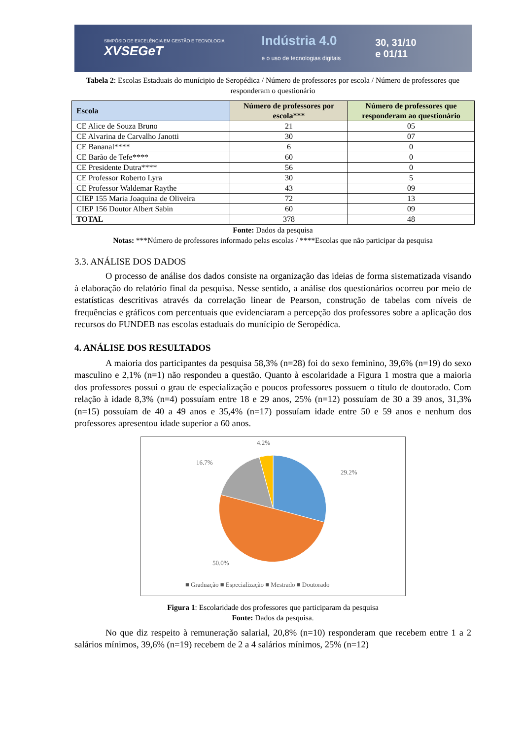SIMPÓSIO DE EXCELÊNCIA EM GESTÃO E TECNOLOGIA
XVSEGeT
Indústria 4.0
e o uso de tecnologias digitais
30, 31/10
e 01/11
Tabela 2: Escolas Estaduais do munícipio de Seropédica / Número de professores por escola / Número de professores que responderam o questionário
| Escola | Número de professores por escola*** | Número de professores que responderam ao questionário |
| --- | --- | --- |
| CE Alice de Souza Bruno | 21 | 05 |
| CE Alvarina de Carvalho Janotti | 30 | 07 |
| CE Bananal**** | 6 | 0 |
| CE Barão de Tefe**** | 60 | 0 |
| CE Presidente Dutra**** | 56 | 0 |
| CE Professor Roberto Lyra | 30 | 5 |
| CE Professor Waldemar Raythe | 43 | 09 |
| CIEP 155 Maria Joaquina de Oliveira | 72 | 13 |
| CIEP 156 Doutor Albert Sabin | 60 | 09 |
| TOTAL | 378 | 48 |
Fonte: Dados da pesquisa
Notas: ***Número de professores informado pelas escolas / ****Escolas que não participar da pesquisa
3.3. ANÁLISE DOS DADOS
O processo de análise dos dados consiste na organização das ideias de forma sistematizada visando à elaboração do relatório final da pesquisa. Nesse sentido, a análise dos questionários ocorreu por meio de estatísticas descritivas através da correlação linear de Pearson, construção de tabelas com níveis de frequências e gráficos com percentuais que evidenciaram a percepção dos professores sobre a aplicação dos recursos do FUNDEB nas escolas estaduais do munícipio de Seropédica.
4. ANÁLISE DOS RESULTADOS
A maioria dos participantes da pesquisa 58,3% (n=28) foi do sexo feminino, 39,6% (n=19) do sexo masculino e 2,1% (n=1) não respondeu a questão. Quanto à escolaridade a Figura 1 mostra que a maioria dos professores possui o grau de especialização e poucos professores possuem o título de doutorado. Com relação à idade 8,3% (n=4) possuíam entre 18 e 29 anos, 25% (n=12) possuíam de 30 a 39 anos, 31,3% (n=15) possuíam de 40 a 49 anos e 35,4% (n=17) possuíam idade entre 50 e 59 anos e nenhum dos professores apresentou idade superior a 60 anos.
4.2%
16.7%
29.2%
50.0%
■ Graduação ■ Especialização ■ Mestrado ■ Doutorado
Figura 1: Escolaridade dos professores que participaram da pesquisa
Fonte: Dados da pesquisa.
No que diz respeito à remuneração salarial, 20,8% (n=10) responderam que recebem entre 1 a 2 salários mínimos, 39,6% (n=19) recebem de 2 a 4 salários mínimos, 25% (n=12)